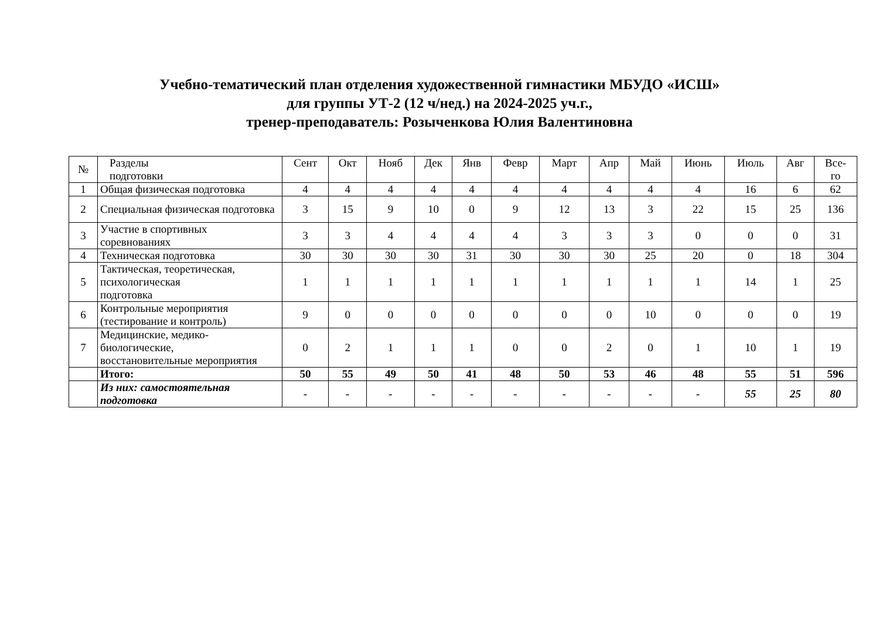Учебно-тематический план отделения художественной гимнастики МБУДО «ИСШ»
для группы УТ-2 (12 ч/нед.) на 2024-2025 уч.г.,
тренер-преподаватель: Розыченкова Юлия Валентиновна
| № | Разделы подготовки | Сент | Окт | Нояб | Дек | Янв | Февр | Март | Апр | Май | Июнь | Июль | Авг | Все- го |
| --- | --- | --- | --- | --- | --- | --- | --- | --- | --- | --- | --- | --- | --- | --- |
| 1 | Общая физическая подготовка | 4 | 4 | 4 | 4 | 4 | 4 | 4 | 4 | 4 | 4 | 16 | 6 | 62 |
| 2 | Специальная физическая подготовка | 3 | 15 | 9 | 10 | 0 | 9 | 12 | 13 | 3 | 22 | 15 | 25 | 136 |
| 3 | Участие в спортивных соревнованиях | 3 | 3 | 4 | 4 | 4 | 4 | 3 | 3 | 3 | 0 | 0 | 0 | 31 |
| 4 | Техническая подготовка | 30 | 30 | 30 | 30 | 31 | 30 | 30 | 30 | 25 | 20 | 0 | 18 | 304 |
| 5 | Тактическая, теоретическая, психологическая подготовка | 1 | 1 | 1 | 1 | 1 | 1 | 1 | 1 | 1 | 1 | 14 | 1 | 25 |
| 6 | Контрольные мероприятия (тестирование и контроль) | 9 | 0 | 0 | 0 | 0 | 0 | 0 | 0 | 10 | 0 | 0 | 0 | 19 |
| 7 | Медицинские, медико- биологические, восстановительные мероприятия | 0 | 2 | 1 | 1 | 1 | 0 | 0 | 2 | 0 | 1 | 10 | 1 | 19 |
| | Итого: | 50 | 55 | 49 | 50 | 41 | 48 | 50 | 53 | 46 | 48 | 55 | 51 | 596 |
| | Из них: самостоятельная подготовка | - | - | - | - | - | - | - | - | - | - | 55 | 25 | 80 |